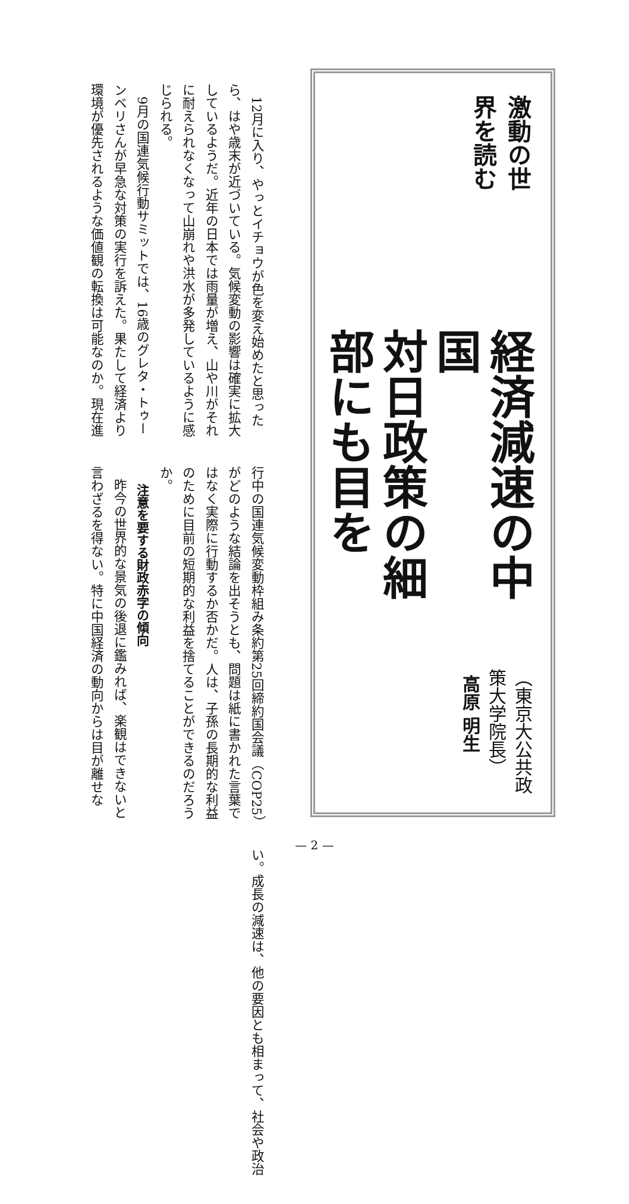激動の世界を読む
経済減速の中国
対日政策の細部にも目を
（東京大公共政策大学院長）
高原 明生
12月に入り、やっとイチョウが色を変え始めたと思ったら、はや歳末が近づいている。気候変動の影響は確実に拡大しているようだ。近年の日本では雨量が増え、山や川がそれに耐えられなくなって山崩れや洪水が多発しているように感じられる。
9月の国連気候行動サミットでは、16歳のグレタ・トゥーンベリさんが早急な対策の実行を訴えた。果たして経済より環境が優先されるような価値観の転換は可能なのか。現在進行中の国連気候変動枠組み条約第25回締約国会議（COP25）がどのような結論を出そうとも、問題は紙に書かれた言葉ではなく実際に行動するか否かだ。人は、子孫の長期的な利益のために目前の短期的な利益を捨てることができるのだろうか。
注意を要する財政赤字の傾向
昨今の世界的な景気の後退に鑑みれば、楽観はできないと言わざるを得ない。特に中国経済の動向からは目が離せない。成長の減速は、他の要因とも相まって、社会や政治
— 2 —